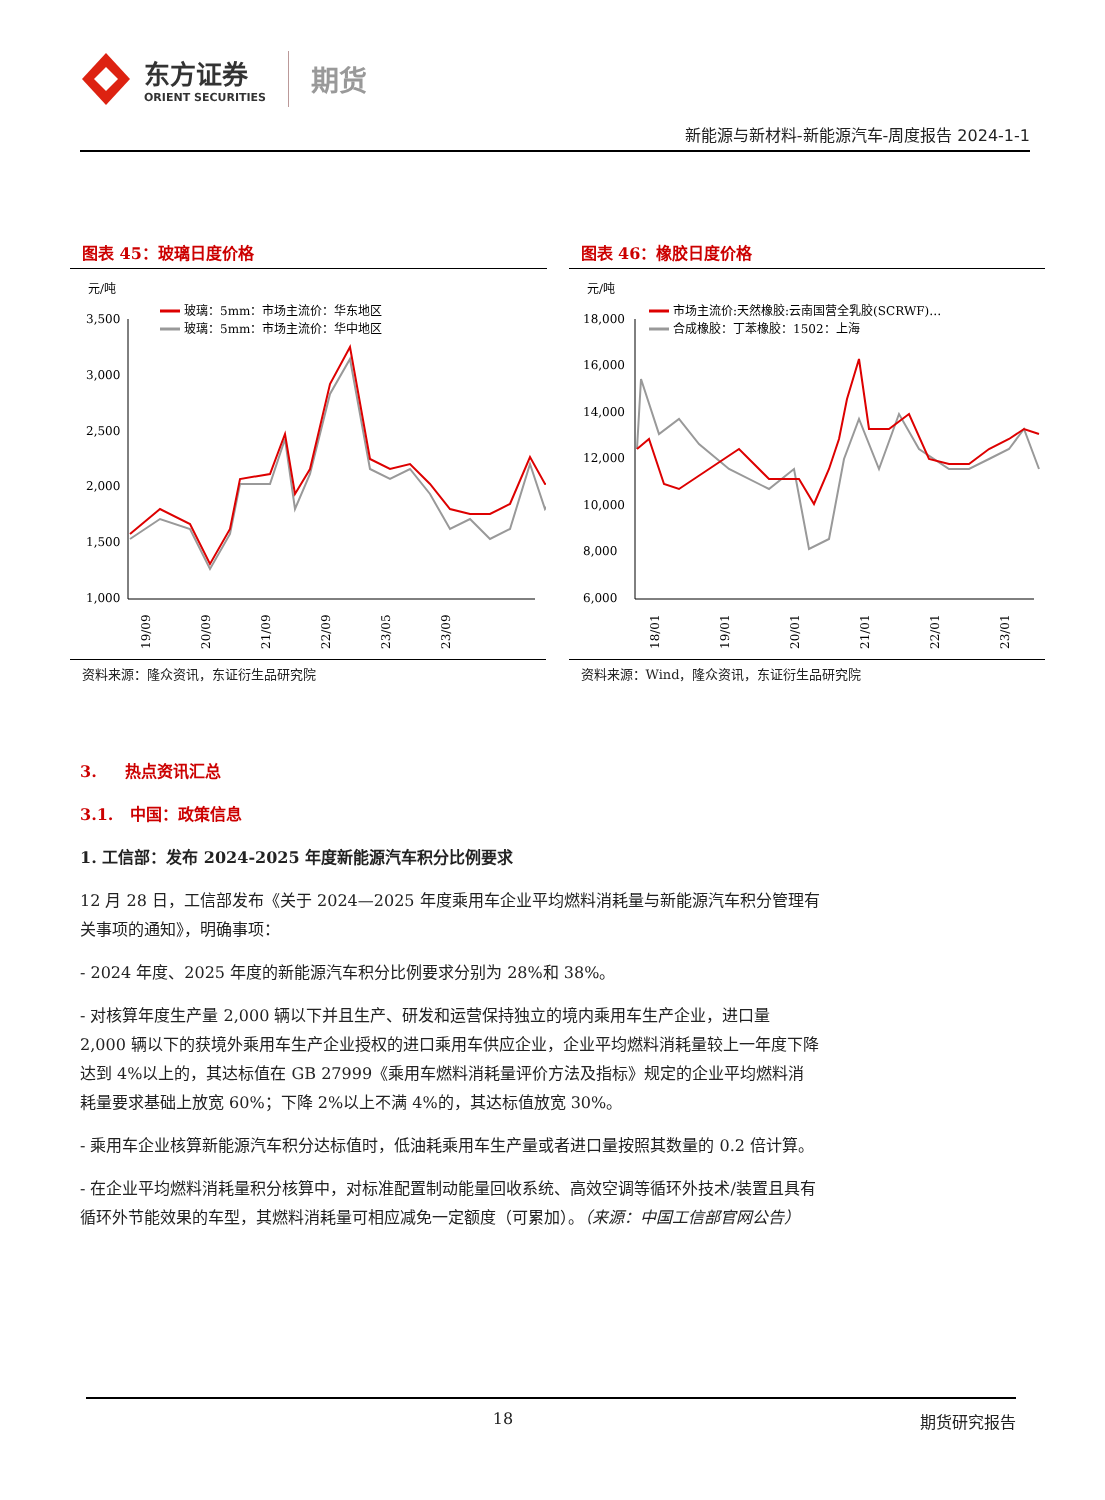东方证券
ORIENT SECURITIES
期货
新能源与新材料-新能源汽车-周度报告 2024-1-1
图表 45：玻璃日度价格
元/吨
玻璃：5mm：市场主流价：华东地区
玻璃：5mm：市场主流价：华中地区
3,500
3,000
2,500
2,000
1,500
1,000
19/09
20/09
21/09
22/09
23/05
23/09
资料来源：隆众资讯，东证衍生品研究院
图表 46：橡胶日度价格
元/吨
市场主流价:天然橡胶:云南国营全乳胶(SCRWF)…
合成橡胶：丁苯橡胶：1502：上海
18,000
16,000
14,000
12,000
10,000
8,000
6,000
18/01
19/01
20/01
21/01
22/01
23/01
资料来源：Wind，隆众资讯，东证衍生品研究院
3. 热点资讯汇总
3.1. 中国：政策信息
1. 工信部：发布 2024-2025 年度新能源汽车积分比例要求
12 月 28 日，工信部发布《关于 2024—2025 年度乘用车企业平均燃料消耗量与新能源汽车积分管理有关事项的通知》，明确事项：
- 2024 年度、2025 年度的新能源汽车积分比例要求分别为 28%和 38%。
- 对核算年度生产量 2,000 辆以下并且生产、研发和运营保持独立的境内乘用车生产企业，进口量 2,000 辆以下的获境外乘用车生产企业授权的进口乘用车供应企业，企业平均燃料消耗量较上一年度下降达到 4%以上的，其达标值在 GB 27999《乘用车燃料消耗量评价方法及指标》规定的企业平均燃料消耗量要求基础上放宽 60%；下降 2%以上不满 4%的，其达标值放宽 30%。
- 乘用车企业核算新能源汽车积分达标值时，低油耗乘用车生产量或者进口量按照其数量的 0.2 倍计算。
- 在企业平均燃料消耗量积分核算中，对标准配置制动能量回收系统、高效空调等循环外技术/装置且具有循环外节能效果的车型，其燃料消耗量可相应减免一定额度（可累加）。（来源：中国工信部官网公告）
18 期货研究报告